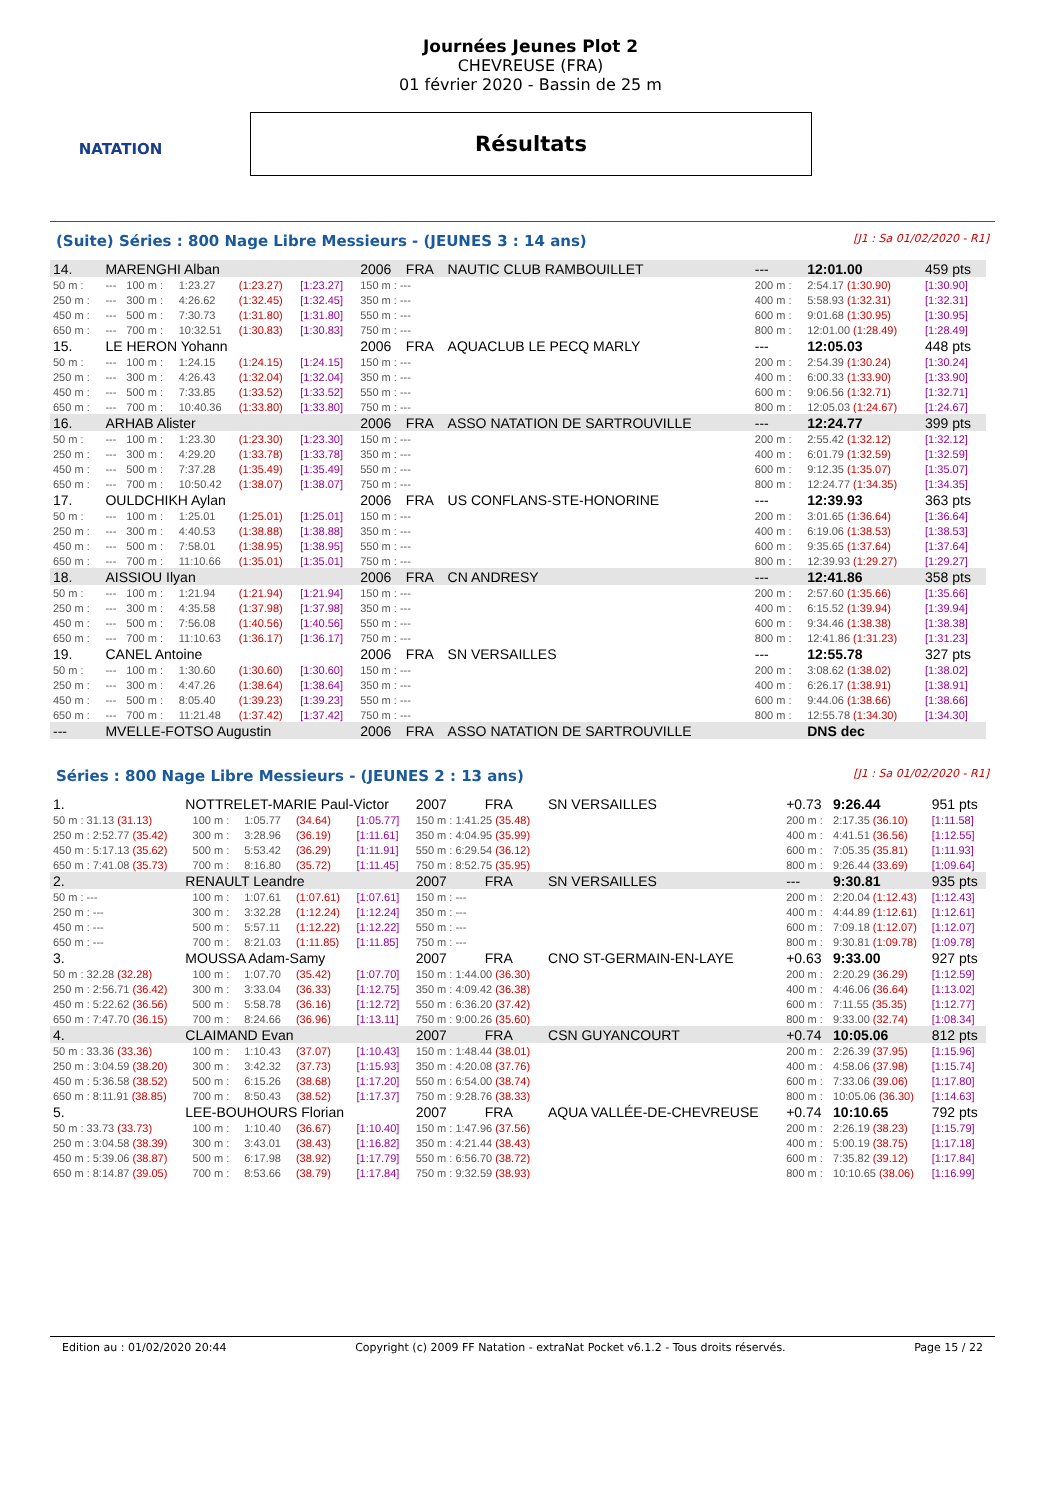NATATION
Journées Jeunes Plot 2
CHEVREUSE (FRA)
01 février 2020 - Bassin de 25 m
Résultats
(Suite) Séries : 800 Nage Libre Messieurs - (JEUNES 3 : 14 ans) [J1 : Sa 01/02/2020 - R1]
| 14. | MARENGHI Alban | | | | | 2006 | FRA | NAUTIC CLUB RAMBOUILLET | --- | 12:01.00 | 459 pts |
| 50 m : | --- | 100 m : | 1:23.27 | (1:23.27) | [1:23.27] | 150 m : --- | | | 200 m : | 2:54.17 (1:30.90) | [1:30.90] |
| 250 m : | --- | 300 m : | 4:26.62 | (1:32.45) | [1:32.45] | 350 m : --- | | | 400 m : | 5:58.93 (1:32.31) | [1:32.31] |
| 450 m : | --- | 500 m : | 7:30.73 | (1:31.80) | [1:31.80] | 550 m : --- | | | 600 m : | 9:01.68 (1:30.95) | [1:30.95] |
| 650 m : | --- | 700 m : | 10:32.51 | (1:30.83) | [1:30.83] | 750 m : --- | | | 800 m : | 12:01.00 (1:28.49) | [1:28.49] |
| 15. | LE HERON Yohann | | | | | 2006 | FRA | AQUACLUB LE PECQ MARLY | --- | 12:05.03 | 448 pts |
| 50 m : | --- | 100 m : | 1:24.15 | (1:24.15) | [1:24.15] | 150 m : --- | | | 200 m : | 2:54.39 (1:30.24) | [1:30.24] |
| 250 m : | --- | 300 m : | 4:26.43 | (1:32.04) | [1:32.04] | 350 m : --- | | | 400 m : | 6:00.33 (1:33.90) | [1:33.90] |
| 450 m : | --- | 500 m : | 7:33.85 | (1:33.52) | [1:33.52] | 550 m : --- | | | 600 m : | 9:06.56 (1:32.71) | [1:32.71] |
| 650 m : | --- | 700 m : | 10:40.36 | (1:33.80) | [1:33.80] | 750 m : --- | | | 800 m : | 12:05.03 (1:24.67) | [1:24.67] |
| 16. | ARHAB Alister | | | | | 2006 | FRA | ASSO NATATION DE SARTROUVILLE | --- | 12:24.77 | 399 pts |
| 50 m : | --- | 100 m : | 1:23.30 | (1:23.30) | [1:23.30] | 150 m : --- | | | 200 m : | 2:55.42 (1:32.12) | [1:32.12] |
| 250 m : | --- | 300 m : | 4:29.20 | (1:33.78) | [1:33.78] | 350 m : --- | | | 400 m : | 6:01.79 (1:32.59) | [1:32.59] |
| 450 m : | --- | 500 m : | 7:37.28 | (1:35.49) | [1:35.49] | 550 m : --- | | | 600 m : | 9:12.35 (1:35.07) | [1:35.07] |
| 650 m : | --- | 700 m : | 10:50.42 | (1:38.07) | [1:38.07] | 750 m : --- | | | 800 m : | 12:24.77 (1:34.35) | [1:34.35] |
| 17. | OULDCHIKH Aylan | | | | | 2006 | FRA | US CONFLANS-STE-HONORINE | --- | 12:39.93 | 363 pts |
| 50 m : | --- | 100 m : | 1:25.01 | (1:25.01) | [1:25.01] | 150 m : --- | | | 200 m : | 3:01.65 (1:36.64) | [1:36.64] |
| 250 m : | --- | 300 m : | 4:40.53 | (1:38.88) | [1:38.88] | 350 m : --- | | | 400 m : | 6:19.06 (1:38.53) | [1:38.53] |
| 450 m : | --- | 500 m : | 7:58.01 | (1:38.95) | [1:38.95] | 550 m : --- | | | 600 m : | 9:35.65 (1:37.64) | [1:37.64] |
| 650 m : | --- | 700 m : | 11:10.66 | (1:35.01) | [1:35.01] | 750 m : --- | | | 800 m : | 12:39.93 (1:29.27) | [1:29.27] |
| 18. | AISSIOU Ilyan | | | | | 2006 | FRA | CN ANDRESY | --- | 12:41.86 | 358 pts |
| 50 m : | --- | 100 m : | 1:21.94 | (1:21.94) | [1:21.94] | 150 m : --- | | | 200 m : | 2:57.60 (1:35.66) | [1:35.66] |
| 250 m : | --- | 300 m : | 4:35.58 | (1:37.98) | [1:37.98] | 350 m : --- | | | 400 m : | 6:15.52 (1:39.94) | [1:39.94] |
| 450 m : | --- | 500 m : | 7:56.08 | (1:40.56) | [1:40.56] | 550 m : --- | | | 600 m : | 9:34.46 (1:38.38) | [1:38.38] |
| 650 m : | --- | 700 m : | 11:10.63 | (1:36.17) | [1:36.17] | 750 m : --- | | | 800 m : | 12:41.86 (1:31.23) | [1:31.23] |
| 19. | CANEL Antoine | | | | | 2006 | FRA | SN VERSAILLES | --- | 12:55.78 | 327 pts |
| 50 m : | --- | 100 m : | 1:30.60 | (1:30.60) | [1:30.60] | 150 m : --- | | | 200 m : | 3:08.62 (1:38.02) | [1:38.02] |
| 250 m : | --- | 300 m : | 4:47.26 | (1:38.64) | [1:38.64] | 350 m : --- | | | 400 m : | 6:26.17 (1:38.91) | [1:38.91] |
| 450 m : | --- | 500 m : | 8:05.40 | (1:39.23) | [1:39.23] | 550 m : --- | | | 600 m : | 9:44.06 (1:38.66) | [1:38.66] |
| 650 m : | --- | 700 m : | 11:21.48 | (1:37.42) | [1:37.42] | 750 m : --- | | | 800 m : | 12:55.78 (1:34.30) | [1:34.30] |
| --- | MVELLE-FOTSO Augustin | | | | | 2006 | FRA | ASSO NATATION DE SARTROUVILLE | | DNS dec | |
Séries : 800 Nage Libre Messieurs - (JEUNES 2 : 13 ans) [J1 : Sa 01/02/2020 - R1]
| 1. | NOTTRELET-MARIE Paul-Victor | | | | | 2007 | FRA | SN VERSAILLES | +0.73 | 9:26.44 | 951 pts |
| 50 m : 31.13 (31.13) | | 100 m : | 1:05.77 | (34.64) | [1:05.77] | 150 m : 1:41.25 (35.48) | | | 200 m : | 2:17.35 (36.10) | [1:11.58] |
| 250 m : 2:52.77 (35.42) | | 300 m : | 3:28.96 | (36.19) | [1:11.61] | 350 m : 4:04.95 (35.99) | | | 400 m : | 4:41.51 (36.56) | [1:12.55] |
| 450 m : 5:17.13 (35.62) | | 500 m : | 5:53.42 | (36.29) | [1:11.91] | 550 m : 6:29.54 (36.12) | | | 600 m : | 7:05.35 (35.81) | [1:11.93] |
| 650 m : 7:41.08 (35.73) | | 700 m : | 8:16.80 | (35.72) | [1:11.45] | 750 m : 8:52.75 (35.95) | | | 800 m : | 9:26.44 (33.69) | [1:09.64] |
| 2. | RENAULT Leandre | | | | | 2007 | FRA | SN VERSAILLES | --- | 9:30.81 | 935 pts |
| 50 m : --- | | 100 m : | 1:07.61 | (1:07.61) | [1:07.61] | 150 m : --- | | | 200 m : | 2:20.04 (1:12.43) | [1:12.43] |
| 250 m : --- | | 300 m : | 3:32.28 | (1:12.24) | [1:12.24] | 350 m : --- | | | 400 m : | 4:44.89 (1:12.61) | [1:12.61] |
| 450 m : --- | | 500 m : | 5:57.11 | (1:12.22) | [1:12.22] | 550 m : --- | | | 600 m : | 7:09.18 (1:12.07) | [1:12.07] |
| 650 m : --- | | 700 m : | 8:21.03 | (1:11.85) | [1:11.85] | 750 m : --- | | | 800 m : | 9:30.81 (1:09.78) | [1:09.78] |
| 3. | MOUSSA Adam-Samy | | | | | 2007 | FRA | CNO ST-GERMAIN-EN-LAYE | +0.63 | 9:33.00 | 927 pts |
| 50 m : 32.28 (32.28) | | 100 m : | 1:07.70 | (35.42) | [1:07.70] | 150 m : 1:44.00 (36.30) | | | 200 m : | 2:20.29 (36.29) | [1:12.59] |
| 250 m : 2:56.71 (36.42) | | 300 m : | 3:33.04 | (36.33) | [1:12.75] | 350 m : 4:09.42 (36.38) | | | 400 m : | 4:46.06 (36.64) | [1:13.02] |
| 450 m : 5:22.62 (36.56) | | 500 m : | 5:58.78 | (36.16) | [1:12.72] | 550 m : 6:36.20 (37.42) | | | 600 m : | 7:11.55 (35.35) | [1:12.77] |
| 650 m : 7:47.70 (36.15) | | 700 m : | 8:24.66 | (36.96) | [1:13.11] | 750 m : 9:00.26 (35.60) | | | 800 m : | 9:33.00 (32.74) | [1:08.34] |
| 4. | CLAIMAND Evan | | | | | 2007 | FRA | CSN GUYANCOURT | +0.74 | 10:05.06 | 812 pts |
| 50 m : 33.36 (33.36) | | 100 m : | 1:10.43 | (37.07) | [1:10.43] | 150 m : 1:48.44 (38.01) | | | 200 m : | 2:26.39 (37.95) | [1:15.96] |
| 250 m : 3:04.59 (38.20) | | 300 m : | 3:42.32 | (37.73) | [1:15.93] | 350 m : 4:20.08 (37.76) | | | 400 m : | 4:58.06 (37.98) | [1:15.74] |
| 450 m : 5:36.58 (38.52) | | 500 m : | 6:15.26 | (38.68) | [1:17.20] | 550 m : 6:54.00 (38.74) | | | 600 m : | 7:33.06 (39.06) | [1:17.80] |
| 650 m : 8:11.91 (38.85) | | 700 m : | 8:50.43 | (38.52) | [1:17.37] | 750 m : 9:28.76 (38.33) | | | 800 m : | 10:05.06 (36.30) | [1:14.63] |
| 5. | LEE-BOUHOURS Florian | | | | | 2007 | FRA | AQUA VALLÉE-DE-CHEVREUSE | +0.74 | 10:10.65 | 792 pts |
| 50 m : 33.73 (33.73) | | 100 m : | 1:10.40 | (36.67) | [1:10.40] | 150 m : 1:47.96 (37.56) | | | 200 m : | 2:26.19 (38.23) | [1:15.79] |
| 250 m : 3:04.58 (38.39) | | 300 m : | 3:43.01 | (38.43) | [1:16.82] | 350 m : 4:21.44 (38.43) | | | 400 m : | 5:00.19 (38.75) | [1:17.18] |
| 450 m : 5:39.06 (38.87) | | 500 m : | 6:17.98 | (38.92) | [1:17.79] | 550 m : 6:56.70 (38.72) | | | 600 m : | 7:35.82 (39.12) | [1:17.84] |
| 650 m : 8:14.87 (39.05) | | 700 m : | 8:53.66 | (38.79) | [1:17.84] | 750 m : 9:32.59 (38.93) | | | 800 m : | 10:10.65 (38.06) | [1:16.99] |
Edition au : 01/02/2020 20:44 Copyright (c) 2009 FF Natation - extraNat Pocket v6.1.2 - Tous droits réservés. Page 15 / 22